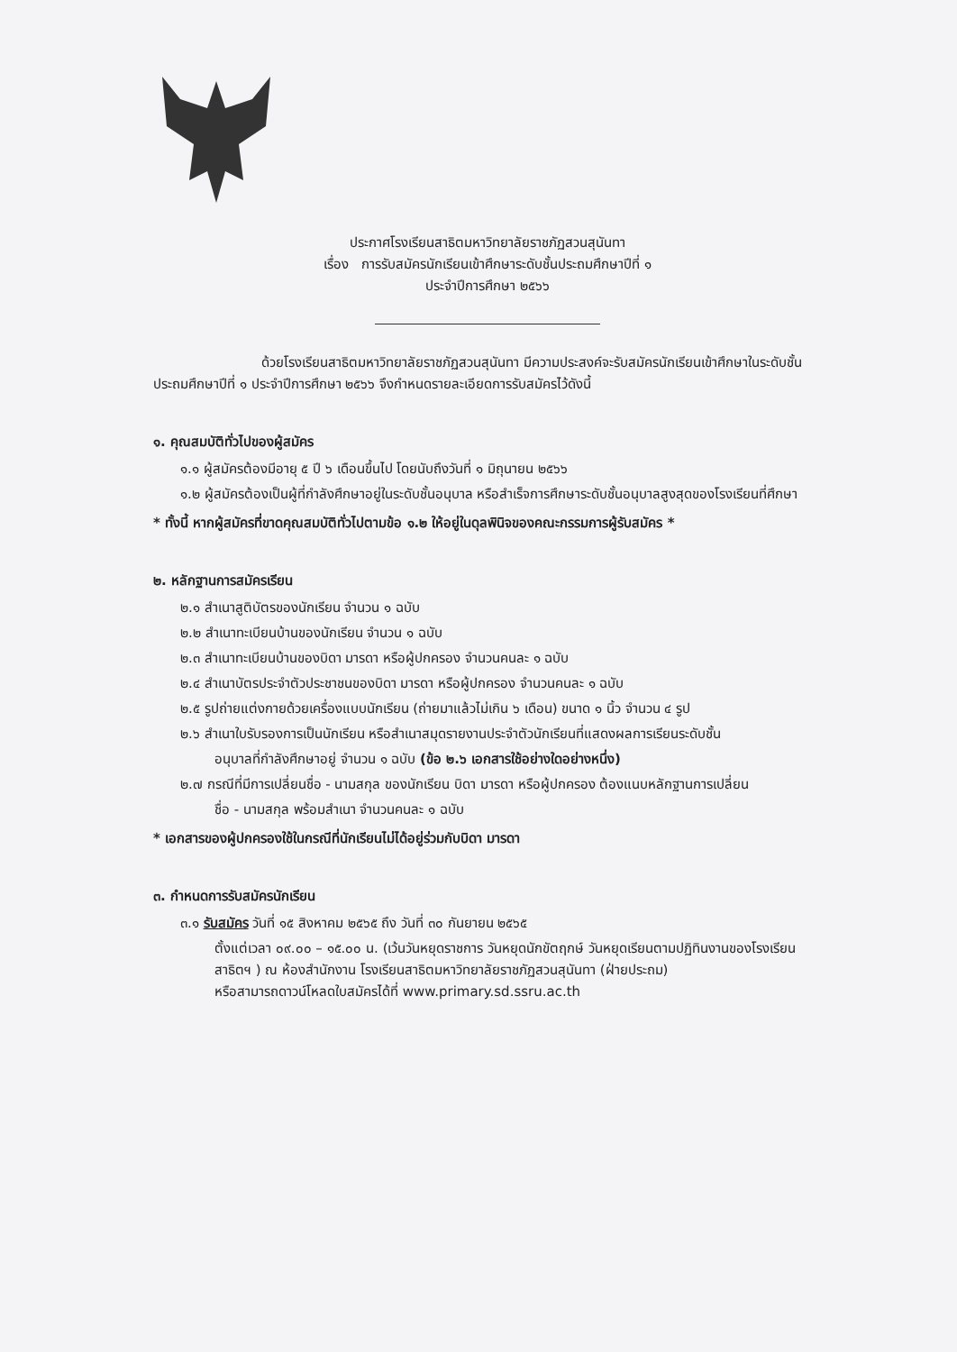ประกาศโรงเรียนสาธิตมหาวิทยาลัยราชภัฏสวนสุนันทา
เรื่อง การรับสมัครนักเรียนเข้าศึกษาระดับชั้นประถมศึกษาปีที่ ๑
ประจำปีการศึกษา ๒๕๖๖
ด้วยโรงเรียนสาธิตมหาวิทยาลัยราชภัฏสวนสุนันทา มีความประสงค์จะรับสมัครนักเรียนเข้าศึกษาในระดับชั้นประถมศึกษาปีที่ ๑ ประจำปีการศึกษา ๒๕๖๖ จึงกำหนดรายละเอียดการรับสมัครไว้ดังนี้
๑. คุณสมบัติทั่วไปของผู้สมัคร
๑.๑ ผู้สมัครต้องมีอายุ ๕ ปี ๖ เดือนขึ้นไป โดยนับถึงวันที่ ๑ มิถุนายน ๒๕๖๖
๑.๒ ผู้สมัครต้องเป็นผู้ที่กำลังศึกษาอยู่ในระดับชั้นอนุบาล หรือสำเร็จการศึกษาระดับชั้นอนุบาลสูงสุดของโรงเรียนที่ศึกษา
* ทั้งนี้ หากผู้สมัครที่ขาดคุณสมบัติทั่วไปตามข้อ ๑.๒ ให้อยู่ในดุลพินิจของคณะกรรมการผู้รับสมัคร *
๒. หลักฐานการสมัครเรียน
๒.๑ สำเนาสูติบัตรของนักเรียน จำนวน ๑ ฉบับ
๒.๒ สำเนาทะเบียนบ้านของนักเรียน จำนวน ๑ ฉบับ
๒.๓ สำเนาทะเบียนบ้านของบิดา มารดา หรือผู้ปกครอง จำนวนคนละ ๑ ฉบับ
๒.๔ สำเนาบัตรประจำตัวประชาชนของบิดา มารดา หรือผู้ปกครอง จำนวนคนละ ๑ ฉบับ
๒.๕ รูปถ่ายแต่งกายด้วยเครื่องแบบนักเรียน (ถ่ายมาแล้วไม่เกิน ๖ เดือน) ขนาด ๑ นิ้ว จำนวน ๔ รูป
๒.๖ สำเนาใบรับรองการเป็นนักเรียน หรือสำเนาสมุดรายงานประจำตัวนักเรียนที่แสดงผลการเรียนระดับชั้น
อนุบาลที่กำลังศึกษาอยู่ จำนวน ๑ ฉบับ (ข้อ ๒.๖ เอกสารใช้อย่างใดอย่างหนึ่ง)
๒.๗ กรณีที่มีการเปลี่ยนชื่อ - นามสกุล ของนักเรียน บิดา มารดา หรือผู้ปกครอง ต้องแนบหลักฐานการเปลี่ยน
ชื่อ - นามสกุล พร้อมสำเนา จำนวนคนละ ๑ ฉบับ
* เอกสารของผู้ปกครองใช้ในกรณีที่นักเรียนไม่ได้อยู่ร่วมกับบิดา มารดา
๓. กำหนดการรับสมัครนักเรียน
๓.๑ รับสมัคร วันที่ ๑๕ สิงหาคม ๒๕๖๕ ถึง วันที่ ๓๐ กันยายน ๒๕๖๕
ตั้งแต่เวลา ๐๙.๐๐ – ๑๕.๐๐ น. (เว้นวันหยุดราชการ วันหยุดนักขัตฤกษ์ วันหยุดเรียนตามปฏิทินงานของโรงเรียนสาธิตฯ ) ณ ห้องสำนักงาน โรงเรียนสาธิตมหาวิทยาลัยราชภัฏสวนสุนันทา (ฝ่ายประถม)
หรือสามารถดาวน์โหลดใบสมัครได้ที่ www.primary.sd.ssru.ac.th